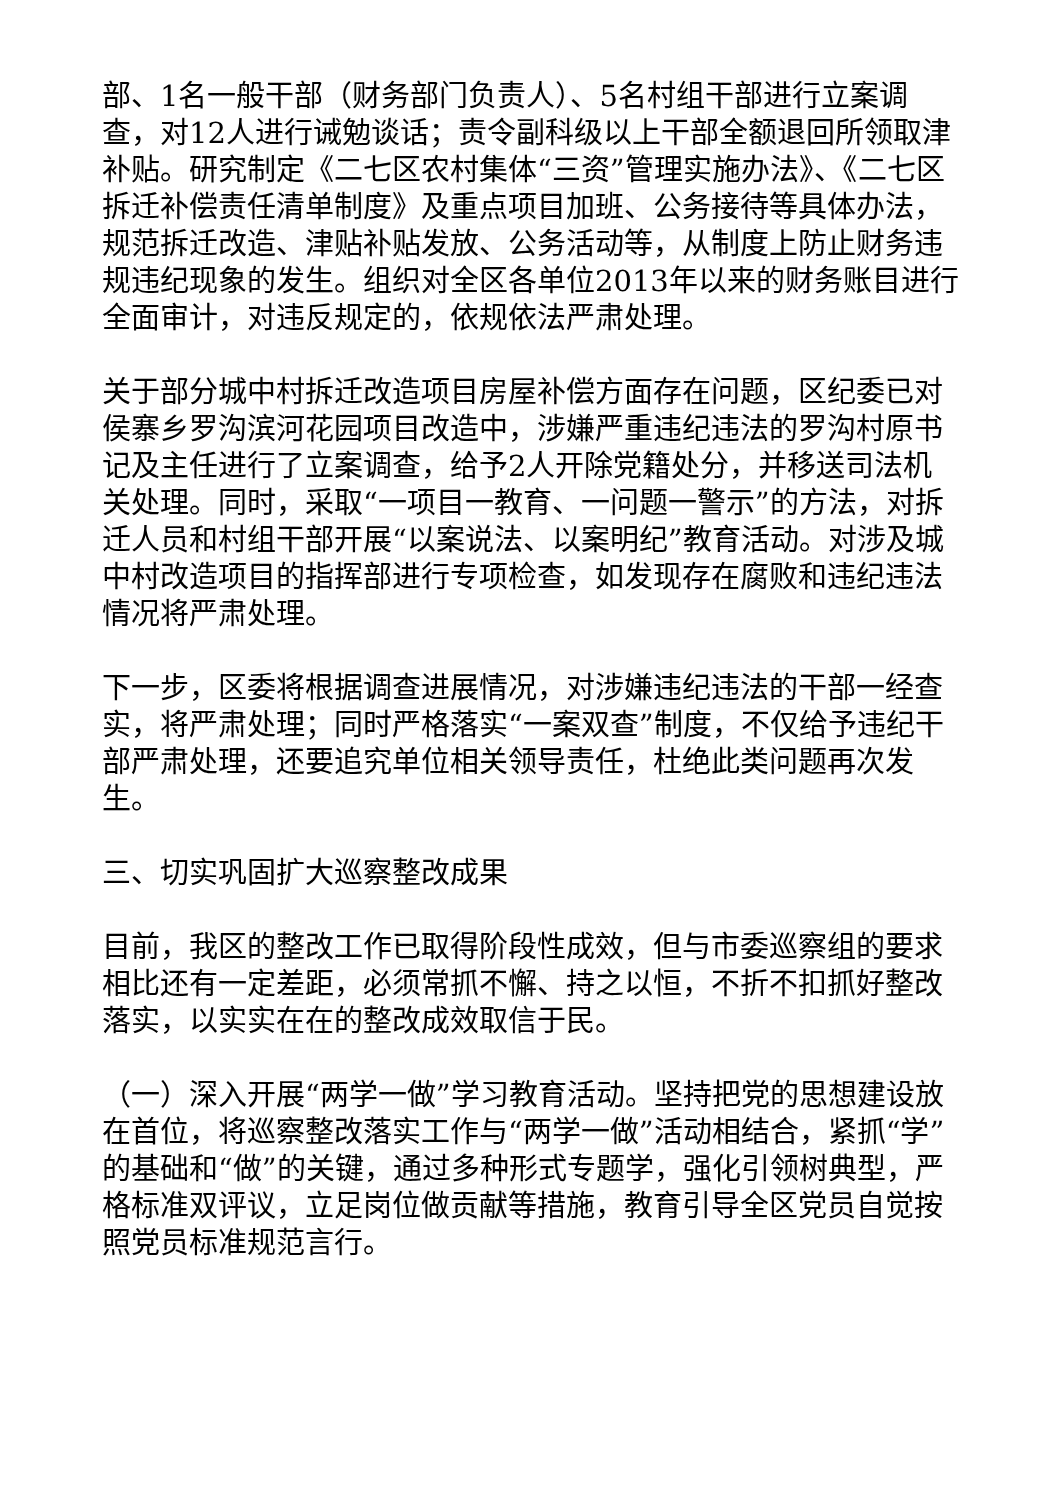部、1名一般干部（财务部门负责人）、5名村组干部进行立案调查，对12人进行诫勉谈话；责令副科级以上干部全额退回所领取津补贴。研究制定《二七区农村集体“三资”管理实施办法》、《二七区拆迁补偿责任清单制度》及重点项目加班、公务接待等具体办法，规范拆迁改造、津贴补贴发放、公务活动等，从制度上防止财务违规违纪现象的发生。组织对全区各单位2013年以来的财务账目进行全面审计，对违反规定的，依规依法严肃处理。
关于部分城中村拆迁改造项目房屋补偿方面存在问题，区纪委已对侯寨乡罗沟滨河花园项目改造中，涉嫌严重违纪违法的罗沟村原书记及主任进行了立案调查，给予2人开除党籍处分，并移送司法机关处理。同时，采取“一项目一教育、一问题一警示”的方法，对拆迁人员和村组干部开展“以案说法、以案明纪”教育活动。对涉及城中村改造项目的指挥部进行专项检查，如发现存在腐败和违纪违法情况将严肃处理。
下一步，区委将根据调查进展情况，对涉嫌违纪违法的干部一经查实，将严肃处理；同时严格落实“一案双查”制度，不仅给予违纪干部严肃处理，还要追究单位相关领导责任，杜绝此类问题再次发生。
三、切实巩固扩大巡察整改成果
目前，我区的整改工作已取得阶段性成效，但与市委巡察组的要求相比还有一定差距，必须常抓不懈、持之以恒，不折不扣抓好整改落实，以实实在在的整改成效取信于民。
（一）深入开展“两学一做”学习教育活动。坚持把党的思想建设放在首位，将巡察整改落实工作与“两学一做”活动相结合，紧抓“学”的基础和“做”的关键，通过多种形式专题学，强化引领树典型，严格标准双评议，立足岗位做贡献等措施，教育引导全区党员自觉按照党员标准规范言行。